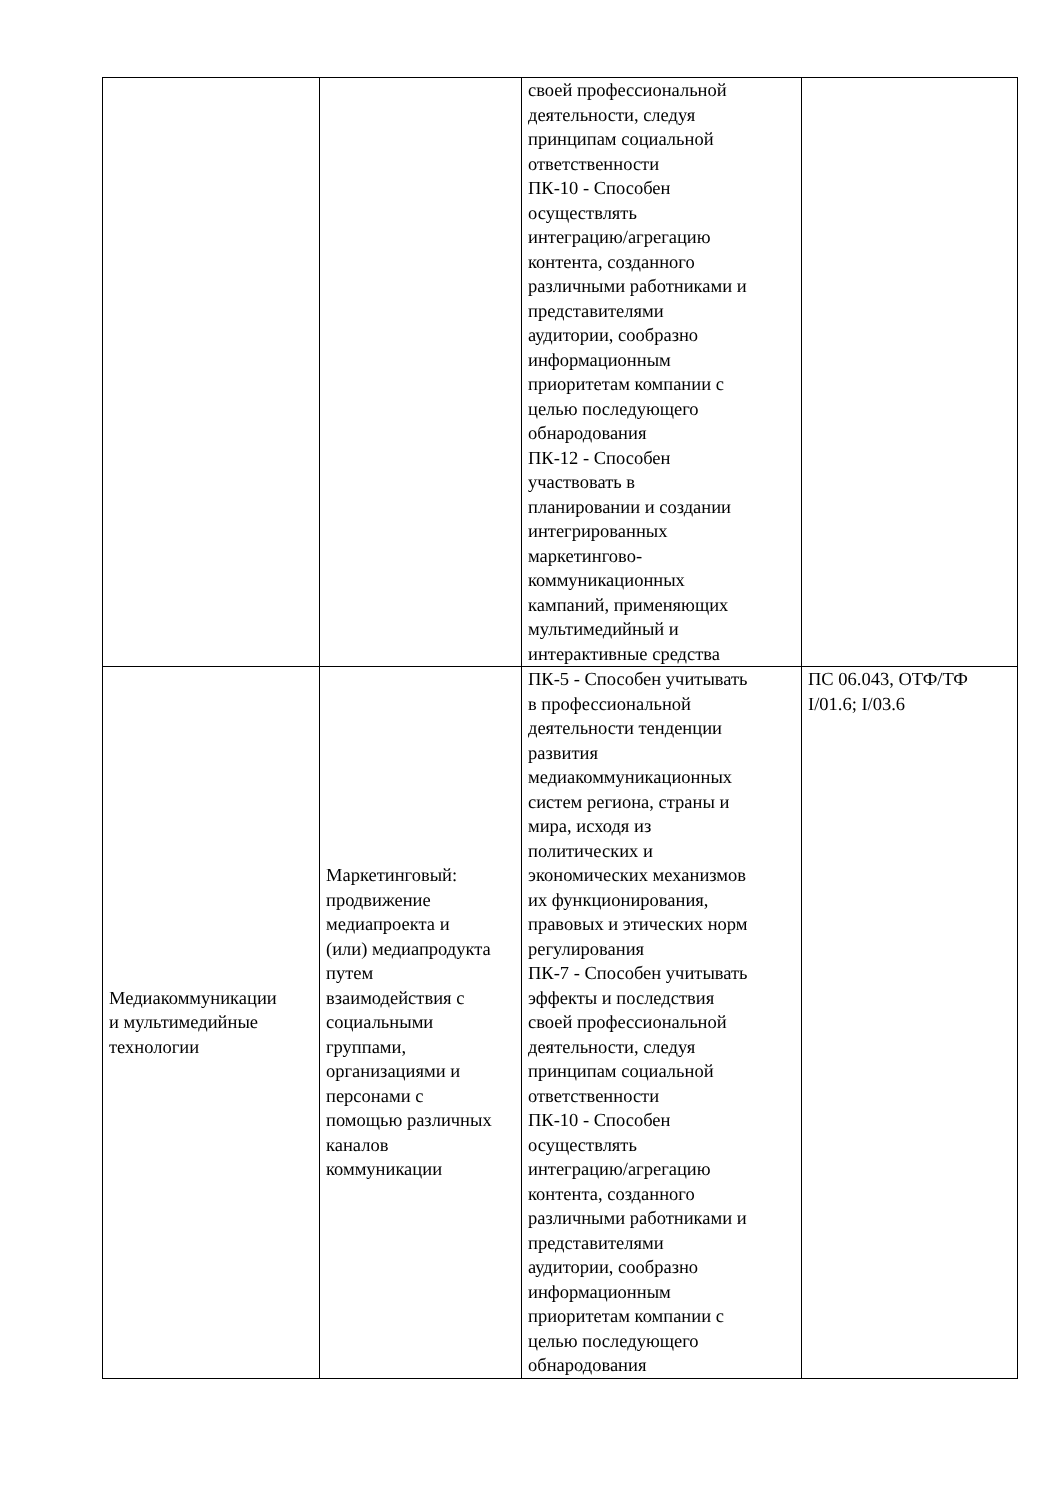| | | своей профессиональной деятельности, следуя принципам социальной ответственности ПК-10 - Способен осуществлять интеграцию/агрегацию контента, созданного различными работниками и представителями аудитории, сообразно информационным приоритетам компании с целью последующего обнародования ПК-12 - Способен участвовать в планировании и создании интегрированных маркетингово- коммуникационных кампаний, применяющих мультимедийный и интерактивные средства | |
| Медиакоммуникации и мультимедийные технологии | Маркетинговый: продвижение медиапроекта и (или) медиапродукта путем взаимодействия с социальными группами, организациями и персонами с помощью различных каналов коммуникации | ПК-5 - Способен учитывать в профессиональной деятельности тенденции развития медиакоммуникационных систем региона, страны и мира, исходя из политических и экономических механизмов их функционирования, правовых и этических норм регулирования ПК-7 - Способен учитывать эффекты и последствия своей профессиональной деятельности, следуя принципам социальной ответственности ПК-10 - Способен осуществлять интеграцию/агрегацию контента, созданного различными работниками и представителями аудитории, сообразно информационным приоритетам компании с целью последующего обнародования | ПС 06.043, ОТФ/ТФ I/01.6; I/03.6 |